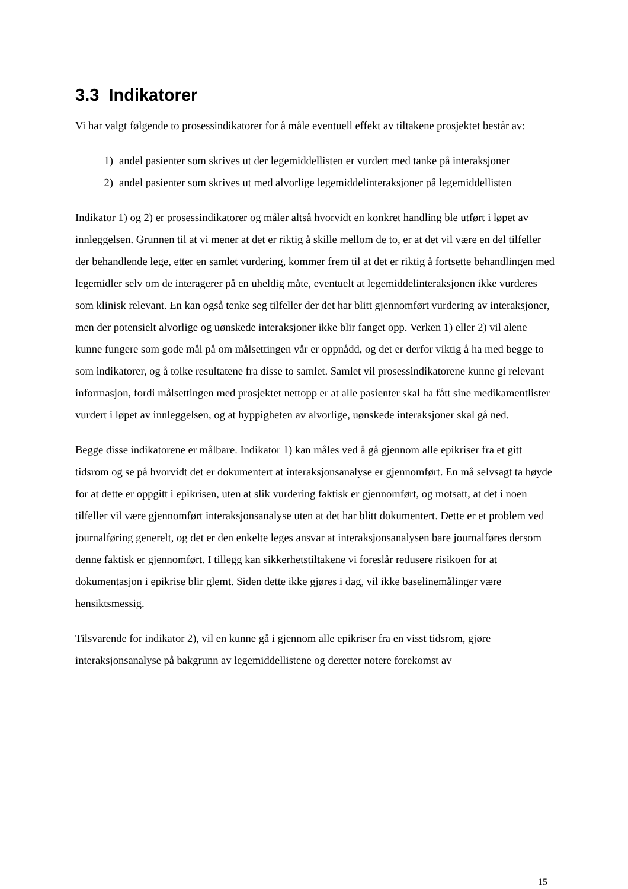3.3 Indikatorer
Vi har valgt følgende to prosessindikatorer for å måle eventuell effekt av tiltakene prosjektet består av:
1) andel pasienter som skrives ut der legemiddellisten er vurdert med tanke på interaksjoner
2) andel pasienter som skrives ut med alvorlige legemiddelinteraksjoner på legemiddellisten
Indikator 1) og 2) er prosessindikatorer og måler altså hvorvidt en konkret handling ble utført i løpet av innleggelsen. Grunnen til at vi mener at det er riktig å skille mellom de to, er at det vil være en del tilfeller der behandlende lege, etter en samlet vurdering, kommer frem til at det er riktig å fortsette behandlingen med legemidler selv om de interagerer på en uheldig måte, eventuelt at legemiddelinteraksjonen ikke vurderes som klinisk relevant. En kan også tenke seg tilfeller der det har blitt gjennomført vurdering av interaksjoner, men der potensielt alvorlige og uønskede interaksjoner ikke blir fanget opp. Verken 1) eller 2) vil alene kunne fungere som gode mål på om målsettingen vår er oppnådd, og det er derfor viktig å ha med begge to som indikatorer, og å tolke resultatene fra disse to samlet. Samlet vil prosessindikatorene kunne gi relevant informasjon, fordi målsettingen med prosjektet nettopp er at alle pasienter skal ha fått sine medikamentlister vurdert i løpet av innleggelsen, og at hyppigheten av alvorlige, uønskede interaksjoner skal gå ned.
Begge disse indikatorene er målbare. Indikator 1) kan måles ved å gå gjennom alle epikriser fra et gitt tidsrom og se på hvorvidt det er dokumentert at interaksjonsanalyse er gjennomført. En må selvsagt ta høyde for at dette er oppgitt i epikrisen, uten at slik vurdering faktisk er gjennomført, og motsatt, at det i noen tilfeller vil være gjennomført interaksjonsanalyse uten at det har blitt dokumentert. Dette er et problem ved journalføring generelt, og det er den enkelte leges ansvar at interaksjonsanalysen bare journalføres dersom denne faktisk er gjennomført. I tillegg kan sikkerhetstiltakene vi foreslår redusere risikoen for at dokumentasjon i epikrise blir glemt. Siden dette ikke gjøres i dag, vil ikke baselinemålinger være hensiktsmessig.
Tilsvarende for indikator 2), vil en kunne gå i gjennom alle epikriser fra en visst tidsrom, gjøre interaksjonsanalyse på bakgrunn av legemiddellistene og deretter notere forekomst av
15